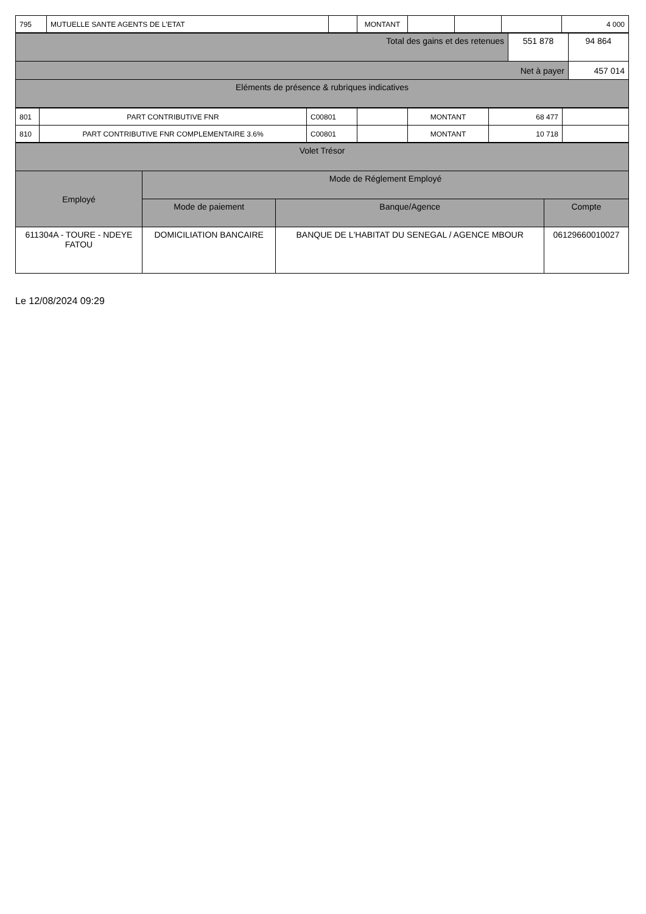| 795 | MUTUELLE SANTE AGENTS DE L'ETAT | | MONTANT | | | | 4 000 |
| Total des gains et des retenues | 551 878 | 94 864 |
| Net à payer | | 457 014 |
| Eléments de présence & rubriques indicatives | | |
| 801 | PART CONTRIBUTIVE FNR | C00801 | | MONTANT | 68 477 | |
| 810 | PART CONTRIBUTIVE FNR COMPLEMENTAIRE 3.6% | C00801 | | MONTANT | 10 718 | |
| Volet Trésor | | | |
| Employé | Mode de Réglement Employé | | |
| | Mode de paiement | Banque/Agence | Compte |
| 611304A - TOURE - NDEYE FATOU | DOMICILIATION BANCAIRE | BANQUE DE L'HABITAT DU SENEGAL / AGENCE MBOUR | 06129660010027 |
Le 12/08/2024 09:29